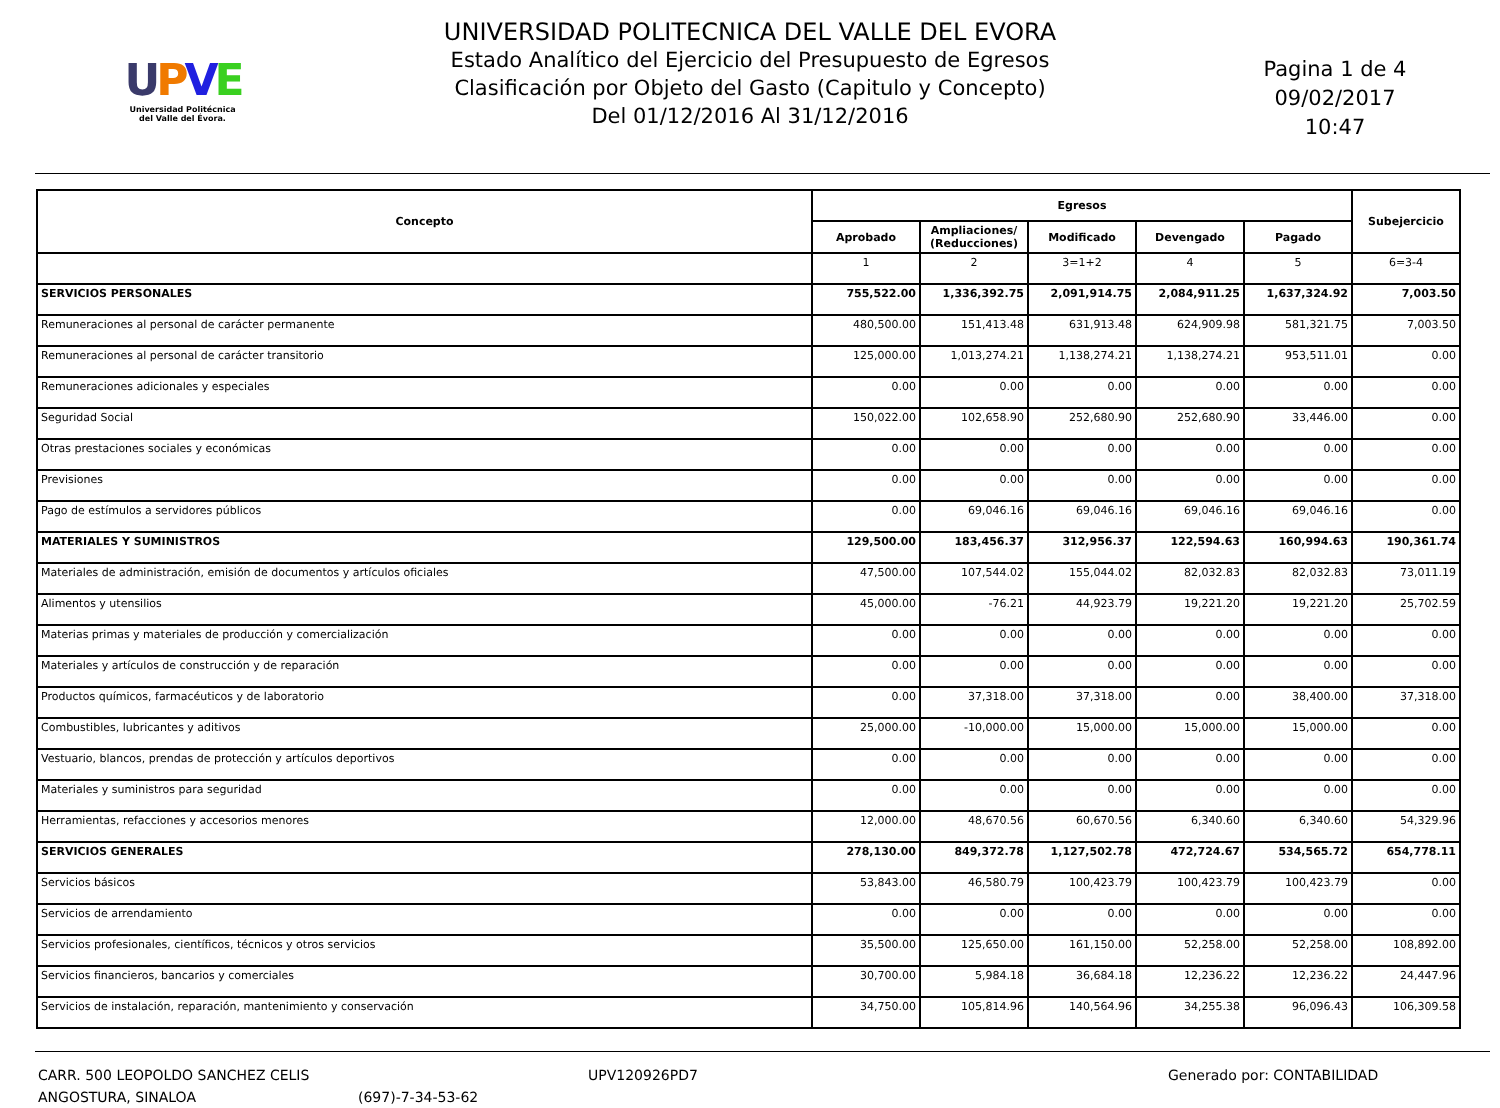UPVE
Universidad Politécnica
del Valle del Évora.
UNIVERSIDAD POLITECNICA DEL VALLE DEL EVORA
Estado Analítico del Ejercicio del Presupuesto de Egresos
Clasificación por Objeto del Gasto (Capitulo y Concepto)
Del 01/12/2016 Al 31/12/2016
Pagina 1 de 4
09/02/2017
10:47
| Concepto | Egresos | | | | | Subejercicio |
| --- | --- | --- | --- | --- | --- | --- |
| | Aprobado | Ampliaciones/ (Reducciones) | Modificado | Devengado | Pagado | |
| | 1 | 2 | 3=1+2 | 4 | 5 | 6=3-4 |
| SERVICIOS PERSONALES | 755,522.00 | 1,336,392.75 | 2,091,914.75 | 2,084,911.25 | 1,637,324.92 | 7,003.50 |
| Remuneraciones al personal de carácter permanente | 480,500.00 | 151,413.48 | 631,913.48 | 624,909.98 | 581,321.75 | 7,003.50 |
| Remuneraciones al personal de carácter transitorio | 125,000.00 | 1,013,274.21 | 1,138,274.21 | 1,138,274.21 | 953,511.01 | 0.00 |
| Remuneraciones adicionales y especiales | 0.00 | 0.00 | 0.00 | 0.00 | 0.00 | 0.00 |
| Seguridad Social | 150,022.00 | 102,658.90 | 252,680.90 | 252,680.90 | 33,446.00 | 0.00 |
| Otras prestaciones sociales y económicas | 0.00 | 0.00 | 0.00 | 0.00 | 0.00 | 0.00 |
| Previsiones | 0.00 | 0.00 | 0.00 | 0.00 | 0.00 | 0.00 |
| Pago de estímulos a servidores públicos | 0.00 | 69,046.16 | 69,046.16 | 69,046.16 | 69,046.16 | 0.00 |
| MATERIALES Y SUMINISTROS | 129,500.00 | 183,456.37 | 312,956.37 | 122,594.63 | 160,994.63 | 190,361.74 |
| Materiales de administración, emisión de documentos y artículos oficiales | 47,500.00 | 107,544.02 | 155,044.02 | 82,032.83 | 82,032.83 | 73,011.19 |
| Alimentos y utensilios | 45,000.00 | -76.21 | 44,923.79 | 19,221.20 | 19,221.20 | 25,702.59 |
| Materias primas y materiales de producción y comercialización | 0.00 | 0.00 | 0.00 | 0.00 | 0.00 | 0.00 |
| Materiales y artículos de construcción y de reparación | 0.00 | 0.00 | 0.00 | 0.00 | 0.00 | 0.00 |
| Productos químicos, farmacéuticos y de laboratorio | 0.00 | 37,318.00 | 37,318.00 | 0.00 | 38,400.00 | 37,318.00 |
| Combustibles, lubricantes y aditivos | 25,000.00 | -10,000.00 | 15,000.00 | 15,000.00 | 15,000.00 | 0.00 |
| Vestuario, blancos, prendas de protección y artículos deportivos | 0.00 | 0.00 | 0.00 | 0.00 | 0.00 | 0.00 |
| Materiales y suministros para seguridad | 0.00 | 0.00 | 0.00 | 0.00 | 0.00 | 0.00 |
| Herramientas, refacciones y accesorios menores | 12,000.00 | 48,670.56 | 60,670.56 | 6,340.60 | 6,340.60 | 54,329.96 |
| SERVICIOS GENERALES | 278,130.00 | 849,372.78 | 1,127,502.78 | 472,724.67 | 534,565.72 | 654,778.11 |
| Servicios básicos | 53,843.00 | 46,580.79 | 100,423.79 | 100,423.79 | 100,423.79 | 0.00 |
| Servicios de arrendamiento | 0.00 | 0.00 | 0.00 | 0.00 | 0.00 | 0.00 |
| Servicios profesionales, científicos, técnicos y otros servicios | 35,500.00 | 125,650.00 | 161,150.00 | 52,258.00 | 52,258.00 | 108,892.00 |
| Servicios financieros, bancarios y comerciales | 30,700.00 | 5,984.18 | 36,684.18 | 12,236.22 | 12,236.22 | 24,447.96 |
| Servicios de instalación, reparación, mantenimiento y conservación | 34,750.00 | 105,814.96 | 140,564.96 | 34,255.38 | 96,096.43 | 106,309.58 |
CARR. 500 LEOPOLDO SANCHEZ CELIS
ANGOSTURA, SINALOA
(697)-7-34-53-62 UPV120926PD7 Generado por: CONTABILIDAD